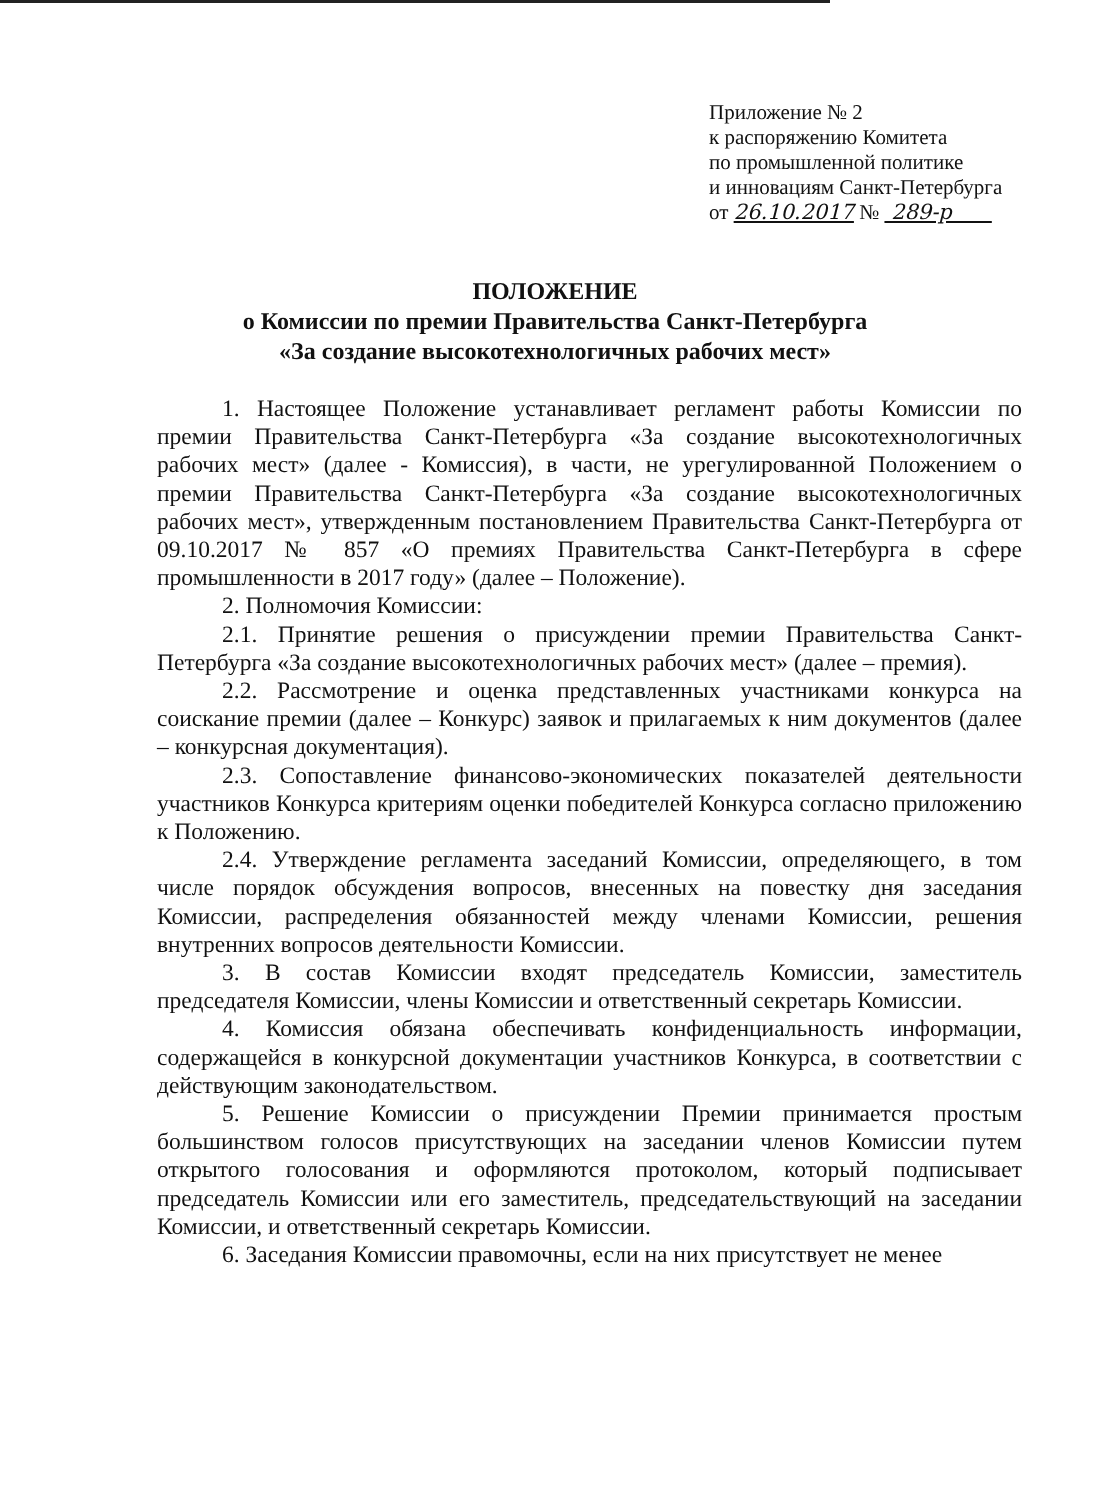Приложение № 2
к распоряжению Комитета
по промышленной политике
и инновациям Санкт-Петербурга
от 26.10.2017 № 289-р
ПОЛОЖЕНИЕ
о Комиссии по премии Правительства Санкт-Петербурга
«За создание высокотехнологичных рабочих мест»
1. Настоящее Положение устанавливает регламент работы Комиссии по премии Правительства Санкт-Петербурга «За создание высокотехнологичных рабочих мест» (далее - Комиссия), в части, не урегулированной Положением о премии Правительства Санкт-Петербурга «За создание высокотехнологичных рабочих мест», утвержденным постановлением Правительства Санкт-Петербурга от 09.10.2017 № 857 «О премиях Правительства Санкт-Петербурга в сфере промышленности в 2017 году» (далее – Положение).
2. Полномочия Комиссии:
2.1. Принятие решения о присуждении премии Правительства Санкт-Петербурга «За создание высокотехнологичных рабочих мест» (далее – премия).
2.2. Рассмотрение и оценка представленных участниками конкурса на соискание премии (далее – Конкурс) заявок и прилагаемых к ним документов (далее – конкурсная документация).
2.3. Сопоставление финансово-экономических показателей деятельности участников Конкурса критериям оценки победителей Конкурса согласно приложению к Положению.
2.4. Утверждение регламента заседаний Комиссии, определяющего, в том числе порядок обсуждения вопросов, внесенных на повестку дня заседания Комиссии, распределения обязанностей между членами Комиссии, решения внутренних вопросов деятельности Комиссии.
3. В состав Комиссии входят председатель Комиссии, заместитель председателя Комиссии, члены Комиссии и ответственный секретарь Комиссии.
4. Комиссия обязана обеспечивать конфиденциальность информации, содержащейся в конкурсной документации участников Конкурса, в соответствии с действующим законодательством.
5. Решение Комиссии о присуждении Премии принимается простым большинством голосов присутствующих на заседании членов Комиссии путем открытого голосования и оформляются протоколом, который подписывает председатель Комиссии или его заместитель, председательствующий на заседании Комиссии, и ответственный секретарь Комиссии.
6. Заседания Комиссии правомочны, если на них присутствует не менее